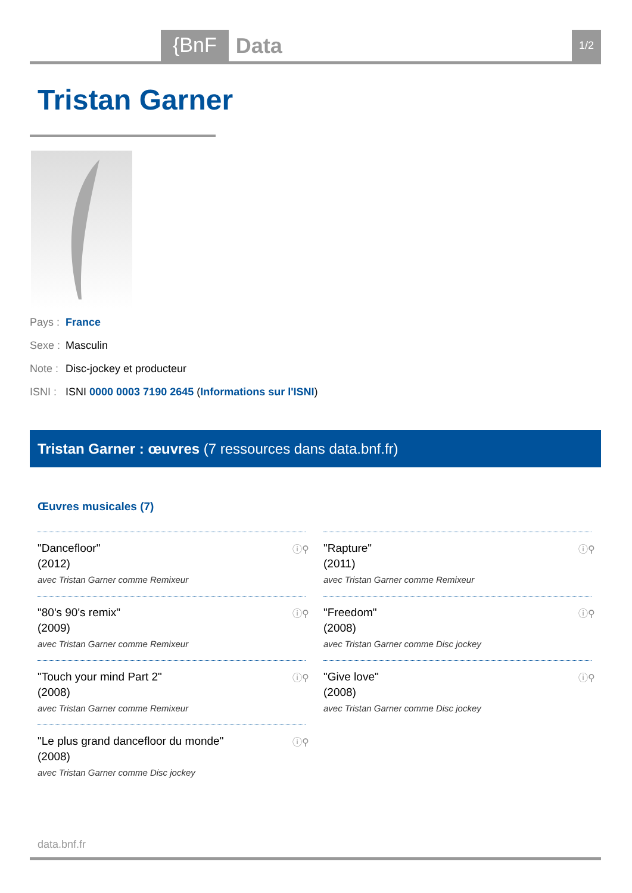{BnF Data 1/2
Tristan Garner
Pays : France
Sexe : Masculin
Note : Disc-jockey et producteur
ISNI : ISNI 0000 0003 7190 2645 (Informations sur l'ISNI)
Tristan Garner : œuvres (7 ressources dans data.bnf.fr)
Œuvres musicales (7)
"Dancefloor"
(2012)
avec Tristan Garner comme Remixeur
ⓘ⚲
"Rapture"
(2011)
avec Tristan Garner comme Remixeur
ⓘ⚲
"80's 90's remix"
(2009)
avec Tristan Garner comme Remixeur
ⓘ⚲
"Freedom"
(2008)
avec Tristan Garner comme Disc jockey
ⓘ⚲
"Touch your mind Part 2"
(2008)
avec Tristan Garner comme Remixeur
ⓘ⚲
"Give love"
(2008)
avec Tristan Garner comme Disc jockey
ⓘ⚲
"Le plus grand dancefloor du monde"
(2008)
avec Tristan Garner comme Disc jockey
ⓘ⚲
data.bnf.fr